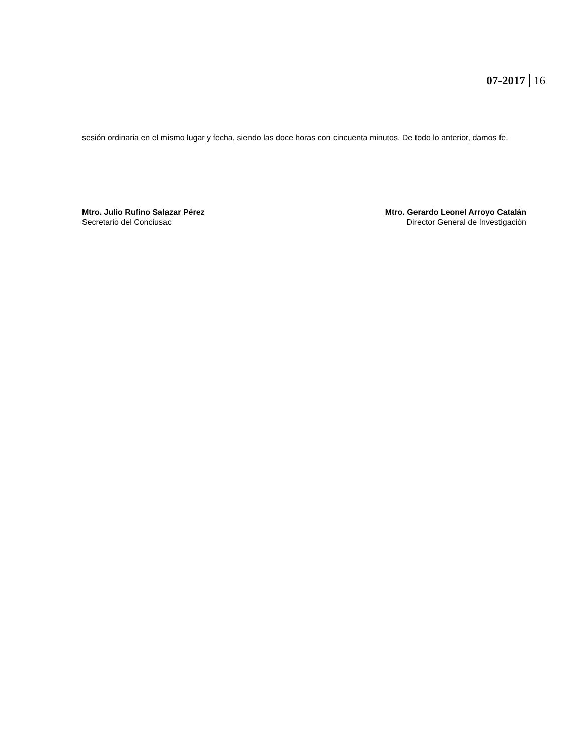07-2017 16
sesión ordinaria en el mismo lugar y fecha, siendo las doce horas con cincuenta minutos. De todo lo anterior, damos fe.
Mtro. Julio Rufino Salazar Pérez
Secretario del Conciusac
Mtro. Gerardo Leonel Arroyo Catalán
Director General de Investigación